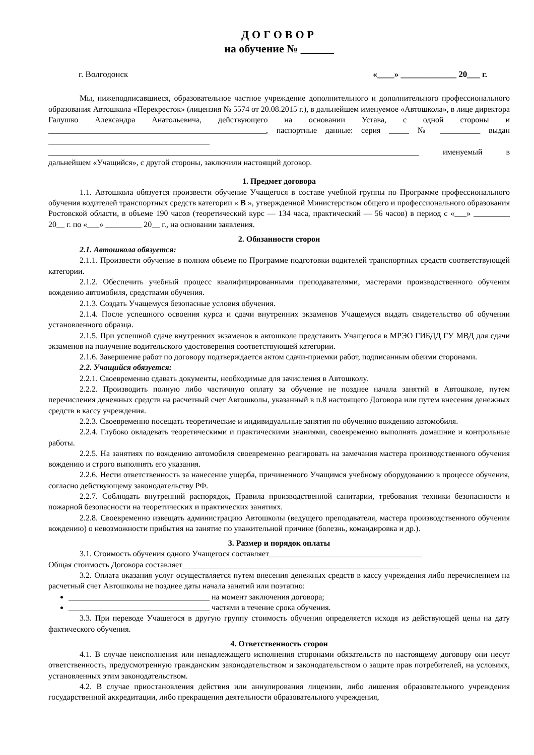ДОГОВОР
на обучение № ______
г. Волгодонск «____» _____________ 20___ г.
Мы, нижеподписавшиеся, образовательное частное учреждение дополнительного и дополнительного профессионального образования Автошкола «Перекресток» (лицензия № 5574 от 20.08.2015 г.), в дальнейшем именуемое «Автошкола», в лице директора Галушко Александра Анатольевича, действующего на основании Устава, с одной стороны и ______________________________________________________, паспортные данные: серия _____ № __________ выдан ________________________________________ ____________________________________________________________________________________________ именуемый в дальнейшем «Учащийся», с другой стороны, заключили настоящий договор.
1. Предмет договора
1.1. Автошкола обязуется произвести обучение Учащегося в составе учебной группы по Программе профессионального обучения водителей транспортных средств категории « В », утвержденной Министерством общего и профессионального образования Ростовской области, в объеме 190 часов (теоретический курс — 134 часа, практический — 56 часов) в период с «___» _________ 20__ г. по «___» _________ 20__ г., на основании заявления.
2. Обязанности сторон
2.1. Автошкола обязуется:
2.1.1. Произвести обучение в полном объеме по Программе подготовки водителей транспортных средств соответствующей категории.
2.1.2. Обеспечить учебный процесс квалифицированными преподавателями, мастерами производственного обучения вождению автомобиля, средствами обучения.
2.1.3. Создать Учащемуся безопасные условия обучения.
2.1.4. После успешного освоения курса и сдачи внутренних экзаменов Учащемуся выдать свидетельство об обучении установленного образца.
2.1.5. При успешной сдаче внутренних экзаменов в автошколе представить Учащегося в МРЭО ГИБДД ГУ МВД для сдачи экзаменов на получение водительского удостоверения соответствующей категории.
2.1.6. Завершение работ по договору подтверждается актом сдачи-приемки работ, подписанным обеими сторонами.
2.2. Учащийся обязуется:
2.2.1. Своевременно сдавать документы, необходимые для зачисления в Автошколу.
2.2.2. Производить полную либо частичную оплату за обучение не позднее начала занятий в Автошколе, путем перечисления денежных средств на расчетный счет Автошколы, указанный в п.8 настоящего Договора или путем внесения денежных средств в кассу учреждения.
2.2.3. Своевременно посещать теоретические и индивидуальные занятия по обучению вождению автомобиля.
2.2.4. Глубоко овладевать теоретическими и практическими знаниями, своевременно выполнять домашние и контрольные работы.
2.2.5. На занятиях по вождению автомобиля своевременно реагировать на замечания мастера производственного обучения вождению и строго выполнять его указания.
2.2.6. Нести ответственность за нанесение ущерба, причиненного Учащимся учебному оборудованию в процессе обучения, согласно действующему законодательству РФ.
2.2.7. Соблюдать внутренний распорядок, Правила производственной санитарии, требования техники безопасности и пожарной безопасности на теоретических и практических занятиях.
2.2.8. Своевременно извещать администрацию Автошколы (ведущего преподавателя, мастера производственного обучения вождению) о невозможности прибытия на занятие по уважительной причине (болезнь, командировка и др.).
3. Размер и порядок оплаты
3.1. Стоимость обучения одного Учащегося составляет______________________________________
Общая стоимость Договора составляет______________________________________________________
3.2. Оплата оказания услуг осуществляется путем внесения денежных средств в кассу учреждения либо перечислением на расчетный счет Автошколы не позднее даты начала занятий или поэтапно:
___________________________________ на момент заключения договора;
___________________________________ частями в течение срока обучения.
3.3. При переводе Учащегося в другую группу стоимость обучения определяется исходя из действующей цены на дату фактического обучения.
4. Ответственность сторон
4.1. В случае неисполнения или ненадлежащего исполнения сторонами обязательств по настоящему договору они несут ответственность, предусмотренную гражданским законодательством и законодательством о защите прав потребителей, на условиях, установленных этим законодательством.
4.2. В случае приостановления действия или аннулирования лицензии, либо лишения образовательного учреждения государственной аккредитации, либо прекращения деятельности образовательного учреждения,